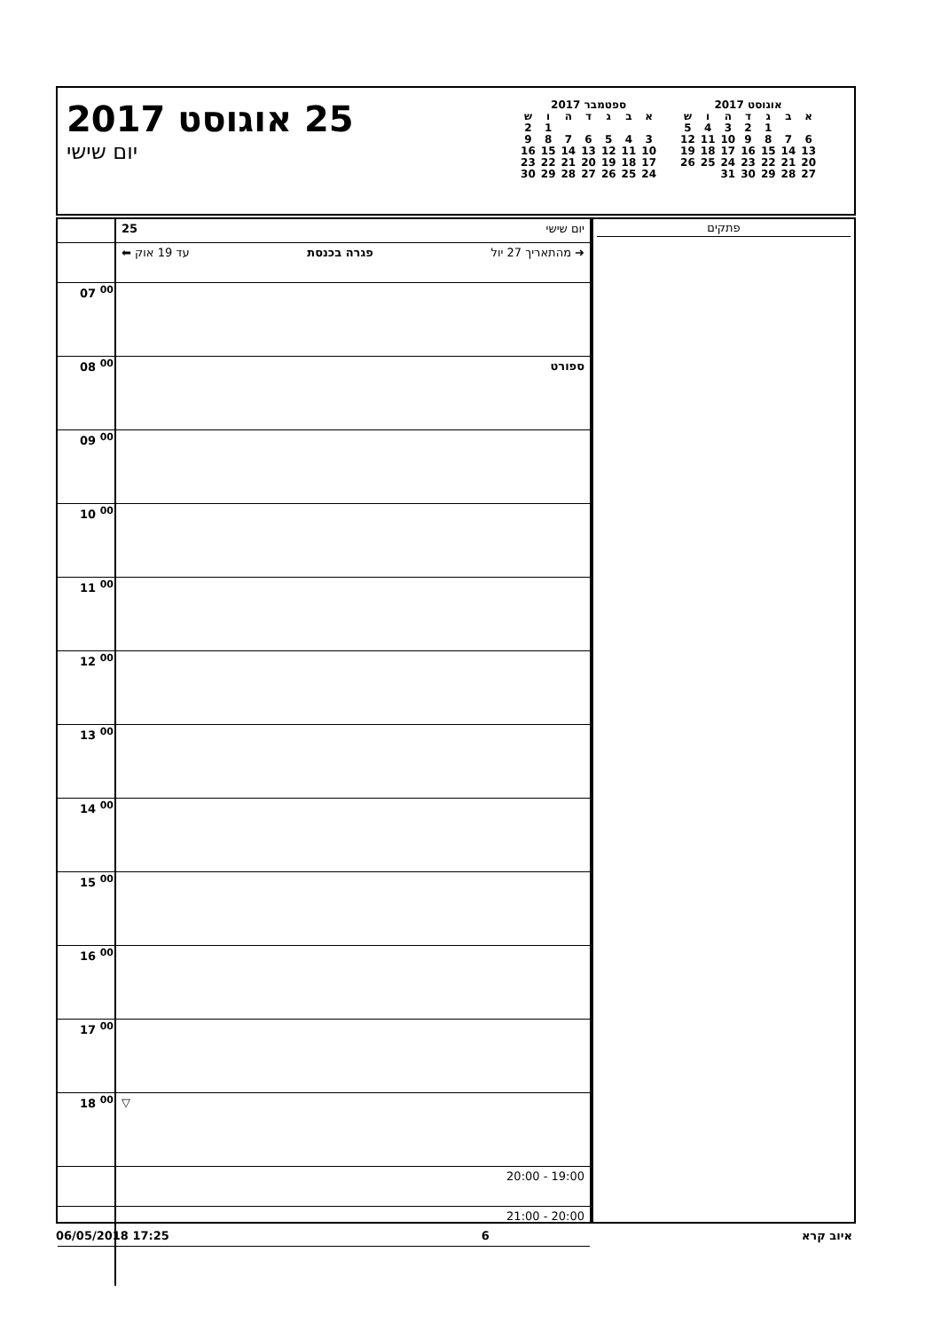25 אוגוסט 2017
יום שישי
אוגוסט 2017
| א | ב | ג | ד | ה | ו | ש |
| | | 1 | 2 | 3 | 4 | 5 |
| 6 | 7 | 8 | 9 | 10 | 11 | 12 |
| 13 | 14 | 15 | 16 | 17 | 18 | 19 |
| 20 | 21 | 22 | 23 | 24 | 25 | 26 |
| 27 | 28 | 29 | 30 | 31 | | |
ספטמבר 2017
| א | ב | ג | ד | ה | ו | ש |
| | | | | | 1 | 2 |
| 3 | 4 | 5 | 6 | 7 | 8 | 9 |
| 10 | 11 | 12 | 13 | 14 | 15 | 16 |
| 17 | 18 | 19 | 20 | 21 | 22 | 23 |
| 24 | 25 | 26 | 27 | 28 | 29 | 30 |
| | יום שישי 25 |
| | ➜ מהתאריך 27 יול פגרה בכנסת עד 19 אוק ⬅ |
| 07 <sup>00</sup> | |
| 08 <sup>00</sup> | ספורט |
| 09 <sup>00</sup> | |
| 10 <sup>00</sup> | |
| 11 <sup>00</sup> | |
| 12 <sup>00</sup> | |
| 13 <sup>00</sup> | |
| 14 <sup>00</sup> | |
| 15 <sup>00</sup> | |
| 16 <sup>00</sup> | |
| 17 <sup>00</sup> | |
| 18 <sup>00</sup> | ▽ |
| | 19:00 - 20:00 |
| | 20:00 - 21:00 |
פתקים
06/05/2018 17:25 6 איוב קרא